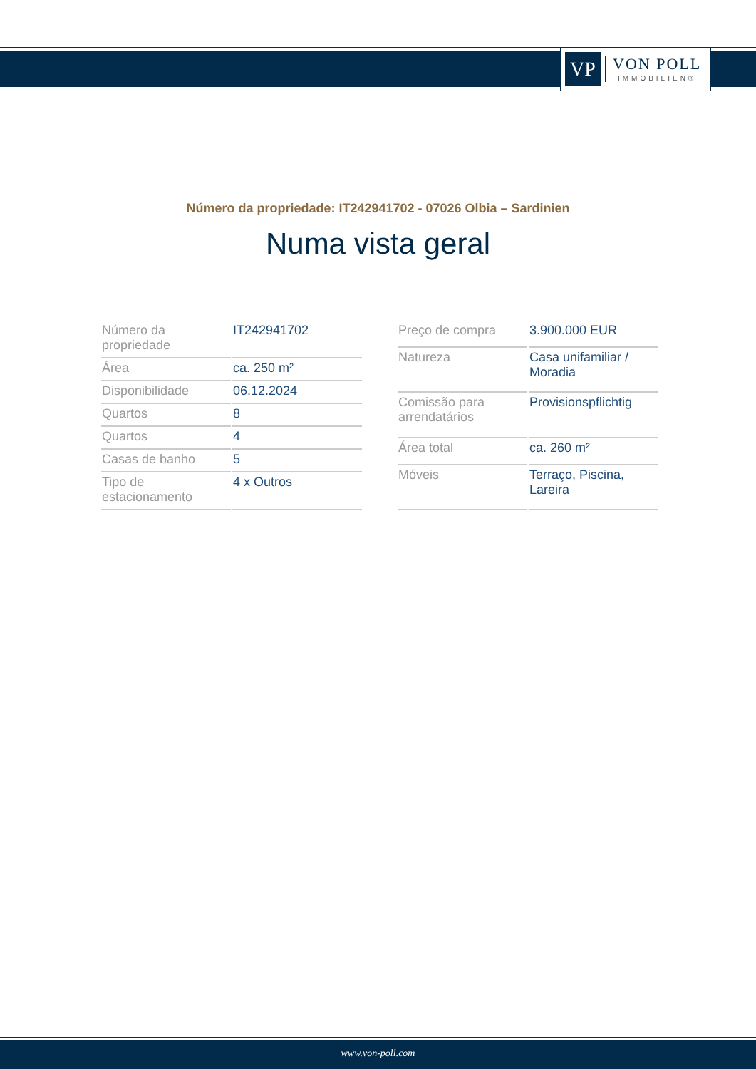VP
VON POLL
IMMOBILIEN®
Número da propriedade: IT242941702 - 07026 Olbia – Sardinien
Numa vista geral
| Número da propriedade | IT242941702 |
| Área | ca. 250 m² |
| Disponibilidade | 06.12.2024 |
| Quartos | 8 |
| Quartos | 4 |
| Casas de banho | 5 |
| Tipo de estacionamento | 4 x Outros |
| Preço de compra | 3.900.000 EUR |
| Natureza | Casa unifamiliar / Moradia |
| Comissão para arrendatários | Provisionspflichtig |
| Área total | ca. 260 m² |
| Móveis | Terraço, Piscina, Lareira |
www.von-poll.com